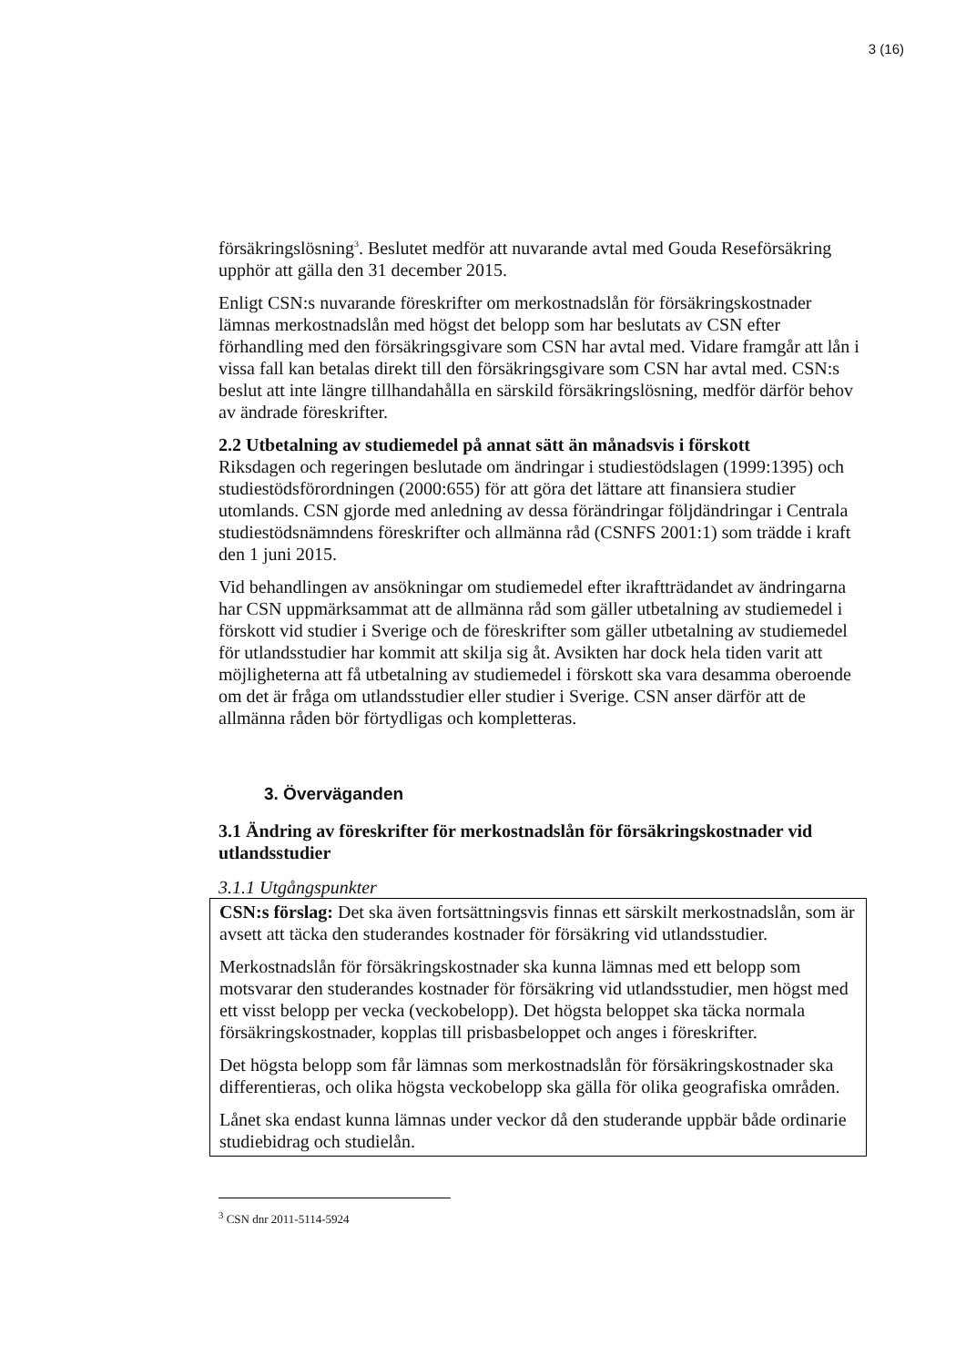3 (16)
försäkringslösning<sup>3</sup>. Beslutet medför att nuvarande avtal med Gouda Reseförsäkring upphör att gälla den 31 december 2015.
Enligt CSN:s nuvarande föreskrifter om merkostnadslån för försäkringskostnader lämnas merkostnadslån med högst det belopp som har beslutats av CSN efter förhandling med den försäkringsgivare som CSN har avtal med. Vidare framgår att lån i vissa fall kan betalas direkt till den försäkringsgivare som CSN har avtal med. CSN:s beslut att inte längre tillhandahålla en särskild försäkringslösning, medför därför behov av ändrade föreskrifter.
2.2 Utbetalning av studiemedel på annat sätt än månadsvis i förskott
Riksdagen och regeringen beslutade om ändringar i studiestödslagen (1999:1395) och studiestödsförordningen (2000:655) för att göra det lättare att finansiera studier utomlands. CSN gjorde med anledning av dessa förändringar följdändringar i Centrala studiestödsnämndens föreskrifter och allmänna råd (CSNFS 2001:1) som trädde i kraft den 1 juni 2015.
Vid behandlingen av ansökningar om studiemedel efter ikraftträdandet av ändringarna har CSN uppmärksammat att de allmänna råd som gäller utbetalning av studiemedel i förskott vid studier i Sverige och de föreskrifter som gäller utbetalning av studiemedel för utlandsstudier har kommit att skilja sig åt. Avsikten har dock hela tiden varit att möjligheterna att få utbetalning av studiemedel i förskott ska vara desamma oberoende om det är fråga om utlandsstudier eller studier i Sverige. CSN anser därför att de allmänna råden bör förtydligas och kompletteras.
3. Överväganden
3.1 Ändring av föreskrifter för merkostnadslån för försäkringskostnader vid utlandsstudier
3.1.1 Utgångspunkter
CSN:s förslag: Det ska även fortsättningsvis finnas ett särskilt merkostnadslån, som är avsett att täcka den studerandes kostnader för försäkring vid utlandsstudier.
Merkostnadslån för försäkringskostnader ska kunna lämnas med ett belopp som motsvarar den studerandes kostnader för försäkring vid utlandsstudier, men högst med ett visst belopp per vecka (veckobelopp). Det högsta beloppet ska täcka normala försäkringskostnader, kopplas till prisbasbeloppet och anges i föreskrifter.
Det högsta belopp som får lämnas som merkostnadslån för försäkringskostnader ska differentieras, och olika högsta veckobelopp ska gälla för olika geografiska områden.
Lånet ska endast kunna lämnas under veckor då den studerande uppbär både ordinarie studiebidrag och studielån.
<sup>3</sup> CSN dnr 2011-5114-5924